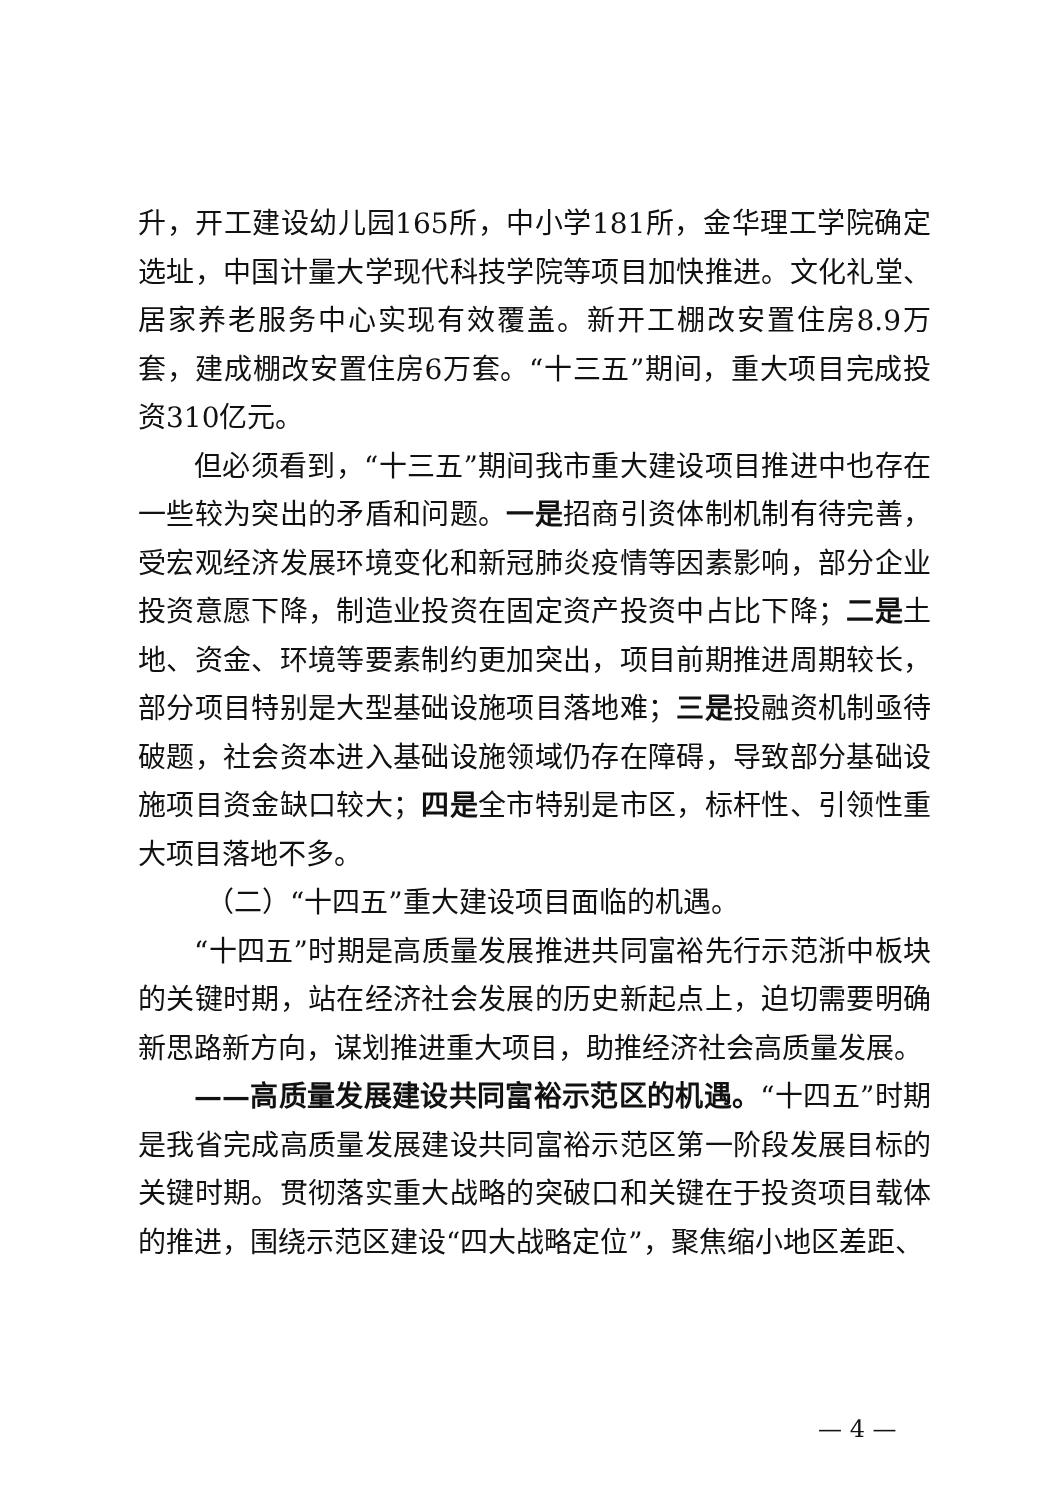升，开工建设幼儿园165所，中小学181所，金华理工学院确定选址，中国计量大学现代科技学院等项目加快推进。文化礼堂、居家养老服务中心实现有效覆盖。新开工棚改安置住房8.9万套，建成棚改安置住房6万套。“十三五”期间，重大项目完成投资310亿元。
但必须看到，“十三五”期间我市重大建设项目推进中也存在一些较为突出的矛盾和问题。一是招商引资体制机制有待完善，受宏观经济发展环境变化和新冠肺炎疫情等因素影响，部分企业投资意愿下降，制造业投资在固定资产投资中占比下降；二是土地、资金、环境等要素制约更加突出，项目前期推进周期较长，部分项目特别是大型基础设施项目落地难；三是投融资机制亟待破题，社会资本进入基础设施领域仍存在障碍，导致部分基础设施项目资金缺口较大；四是全市特别是市区，标杆性、引领性重大项目落地不多。
（二）“十四五”重大建设项目面临的机遇。
“十四五”时期是高质量发展推进共同富裕先行示范浙中板块的关键时期，站在经济社会发展的历史新起点上，迫切需要明确新思路新方向，谋划推进重大项目，助推经济社会高质量发展。
——高质量发展建设共同富裕示范区的机遇。“十四五”时期是我省完成高质量发展建设共同富裕示范区第一阶段发展目标的关键时期。贯彻落实重大战略的突破口和关键在于投资项目载体的推进，围绕示范区建设“四大战略定位”，聚焦缩小地区差距、
— 4 —